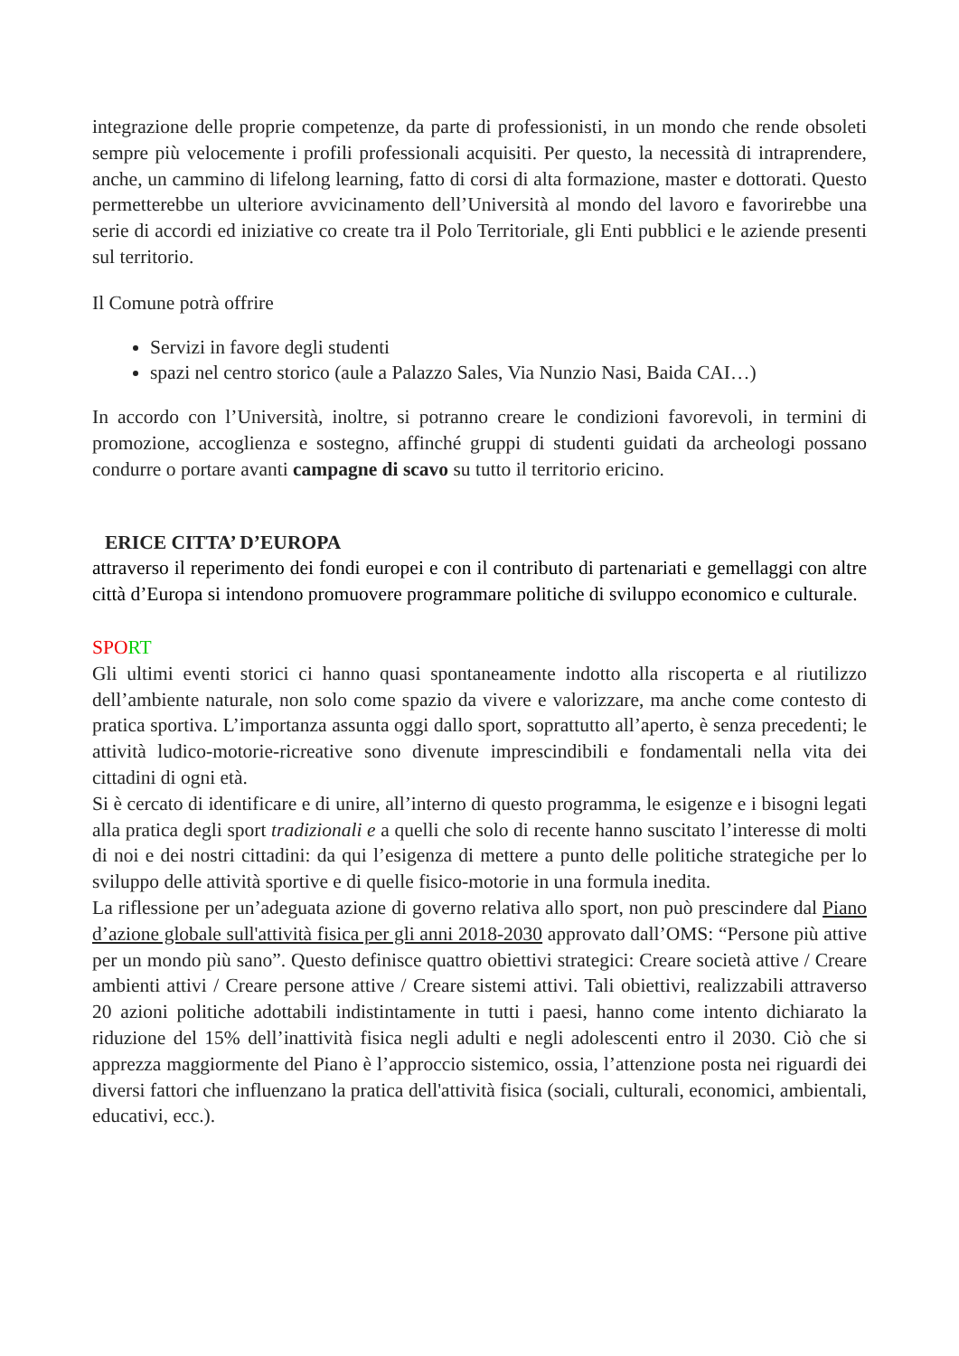integrazione delle proprie competenze, da parte di professionisti, in un mondo che rende obsoleti sempre più velocemente i profili professionali acquisiti. Per questo, la necessità di intraprendere, anche, un cammino di lifelong learning, fatto di corsi di alta formazione, master e dottorati. Questo permetterebbe un ulteriore avvicinamento dell’Università al mondo del lavoro e favorirebbe una serie di accordi ed iniziative co create tra il Polo Territoriale, gli Enti pubblici e le aziende presenti sul territorio.
Il Comune potrà offrire
Servizi in favore degli studenti
spazi nel centro storico (aule a Palazzo Sales, Via Nunzio Nasi, Baida CAI…)
In accordo con l’Università, inoltre, si potranno creare le condizioni favorevoli, in termini di promozione, accoglienza e sostegno, affinché gruppi di studenti guidati da archeologi possano condurre o portare avanti campagne di scavo su tutto il territorio ericino.
ERICE CITTA’ D’EUROPA
attraverso il reperimento dei fondi europei e con il contributo di partenariati e gemellaggi con altre città d’Europa si intendono promuovere programmare politiche di sviluppo economico e culturale.
SPO RT
Gli ultimi eventi storici ci hanno quasi spontaneamente indotto alla riscoperta e al riutilizzo dell’ambiente naturale, non solo come spazio da vivere e valorizzare, ma anche come contesto di pratica sportiva. L’importanza assunta oggi dallo sport, soprattutto all’aperto, è senza precedenti; le attività ludico-motorie-ricreative sono divenute imprescindibili e fondamentali nella vita dei cittadini di ogni età.
Si è cercato di identificare e di unire, all’interno di questo programma, le esigenze e i bisogni legati alla pratica degli sport tradizionali e a quelli che solo di recente hanno suscitato l’interesse di molti di noi e dei nostri cittadini: da qui l’esigenza di mettere a punto delle politiche strategiche per lo sviluppo delle attività sportive e di quelle fisico-motorie in una formula inedita.
La riflessione per un’adeguata azione di governo relativa allo sport, non può prescindere dal Piano d’azione globale sull'attività fisica per gli anni 2018-2030 approvato dall’OMS: “Persone più attive per un mondo più sano”. Questo definisce quattro obiettivi strategici: Creare società attive / Creare ambienti attivi / Creare persone attive / Creare sistemi attivi. Tali obiettivi, realizzabili attraverso 20 azioni politiche adottabili indistintamente in tutti i paesi, hanno come intento dichiarato la riduzione del 15% dell’inattività fisica negli adulti e negli adolescenti entro il 2030. Ciò che si apprezza maggiormente del Piano è l’approccio sistemico, ossia, l’attenzione posta nei riguardi dei diversi fattori che influenzano la pratica dell'attività fisica (sociali, culturali, economici, ambientali, educativi, ecc.).